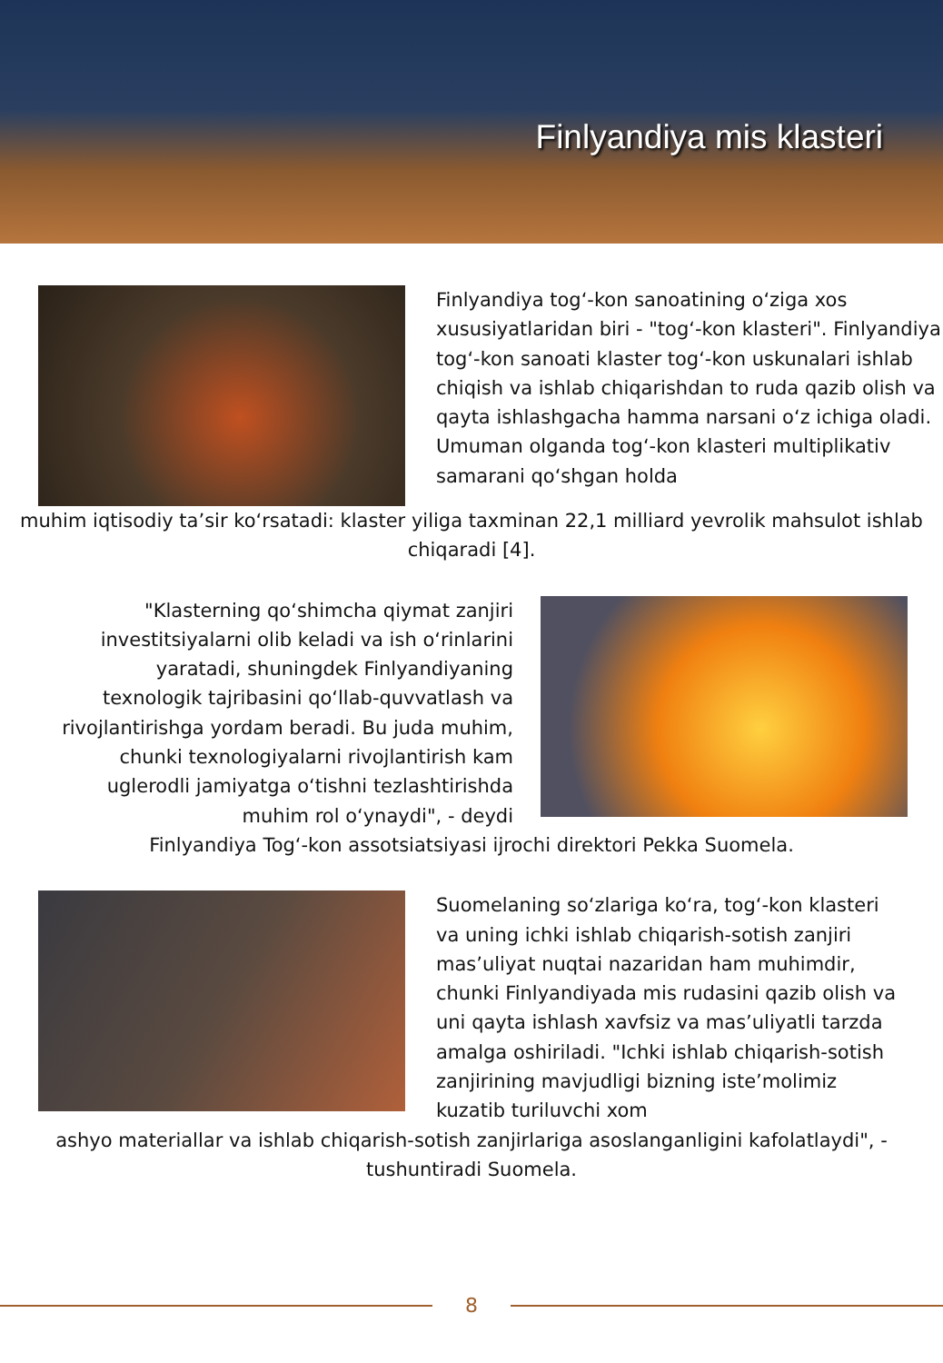Finlyandiya mis klasteri
Finlyandiya tog‘-kon sanoatining o‘ziga xos xususiyatlaridan biri - "tog‘-kon klasteri". Finlyandiya tog‘-kon sanoati klaster tog‘-kon uskunalari ishlab chiqish va ishlab chiqarishdan to ruda qazib olish va qayta ishlashgacha hamma narsani o‘z ichiga oladi. Umuman olganda tog‘-kon klasteri multiplikativ samarani qo‘shgan holda
muhim iqtisodiy ta’sir ko‘rsatadi: klaster yiliga taxminan 22,1 milliard yevrolik mahsulot ishlab chiqaradi [4].
"Klasterning qo‘shimcha qiymat zanjiri investitsiyalarni olib keladi va ish o‘rinlarini yaratadi, shuningdek Finlyandiyaning texnologik tajribasini qo‘llab-quvvatlash va rivojlantirishga yordam beradi. Bu juda muhim, chunki texnologiyalarni rivojlantirish kam uglerodli jamiyatga o‘tishni tezlashtirishda muhim rol o‘ynaydi", - deydi
Finlyandiya Tog‘-kon assotsiatsiyasi ijrochi direktori Pekka Suomela.
Suomelaning so‘zlariga ko‘ra, tog‘-kon klasteri va uning ichki ishlab chiqarish-sotish zanjiri mas’uliyat nuqtai nazaridan ham muhimdir, chunki Finlyandiyada mis rudasini qazib olish va uni qayta ishlash xavfsiz va mas’uliyatli tarzda amalga oshiriladi. "Ichki ishlab chiqarish-sotish zanjirining mavjudligi bizning iste’molimiz kuzatib turiluvchi xom
ashyo materiallar va ishlab chiqarish-sotish zanjirlariga asoslanganligini kafolatlaydi", - tushuntiradi Suomela.
8